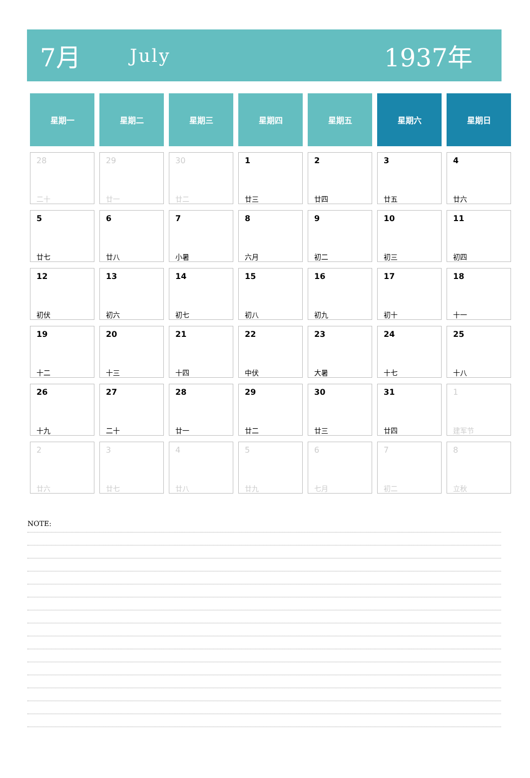7月 July 1937年
| 星期一 | 星期二 | 星期三 | 星期四 | 星期五 | 星期六 | 星期日 |
| --- | --- | --- | --- | --- | --- | --- |
| 28 二十 | 29 廿一 | 30 廿二 | 1 廿三 | 2 廿四 | 3 廿五 | 4 廿六 |
| 5 廿七 | 6 廿八 | 7 小暑 | 8 六月 | 9 初二 | 10 初三 | 11 初四 |
| 12 初伏 | 13 初六 | 14 初七 | 15 初八 | 16 初九 | 17 初十 | 18 十一 |
| 19 十二 | 20 十三 | 21 十四 | 22 中伏 | 23 大暑 | 24 十七 | 25 十八 |
| 26 十九 | 27 二十 | 28 廿一 | 29 廿二 | 30 廿三 | 31 廿四 | 1 建军节 |
| 2 廿六 | 3 廿七 | 4 廿八 | 5 廿九 | 6 七月 | 7 初二 | 8 立秋 |
NOTE: